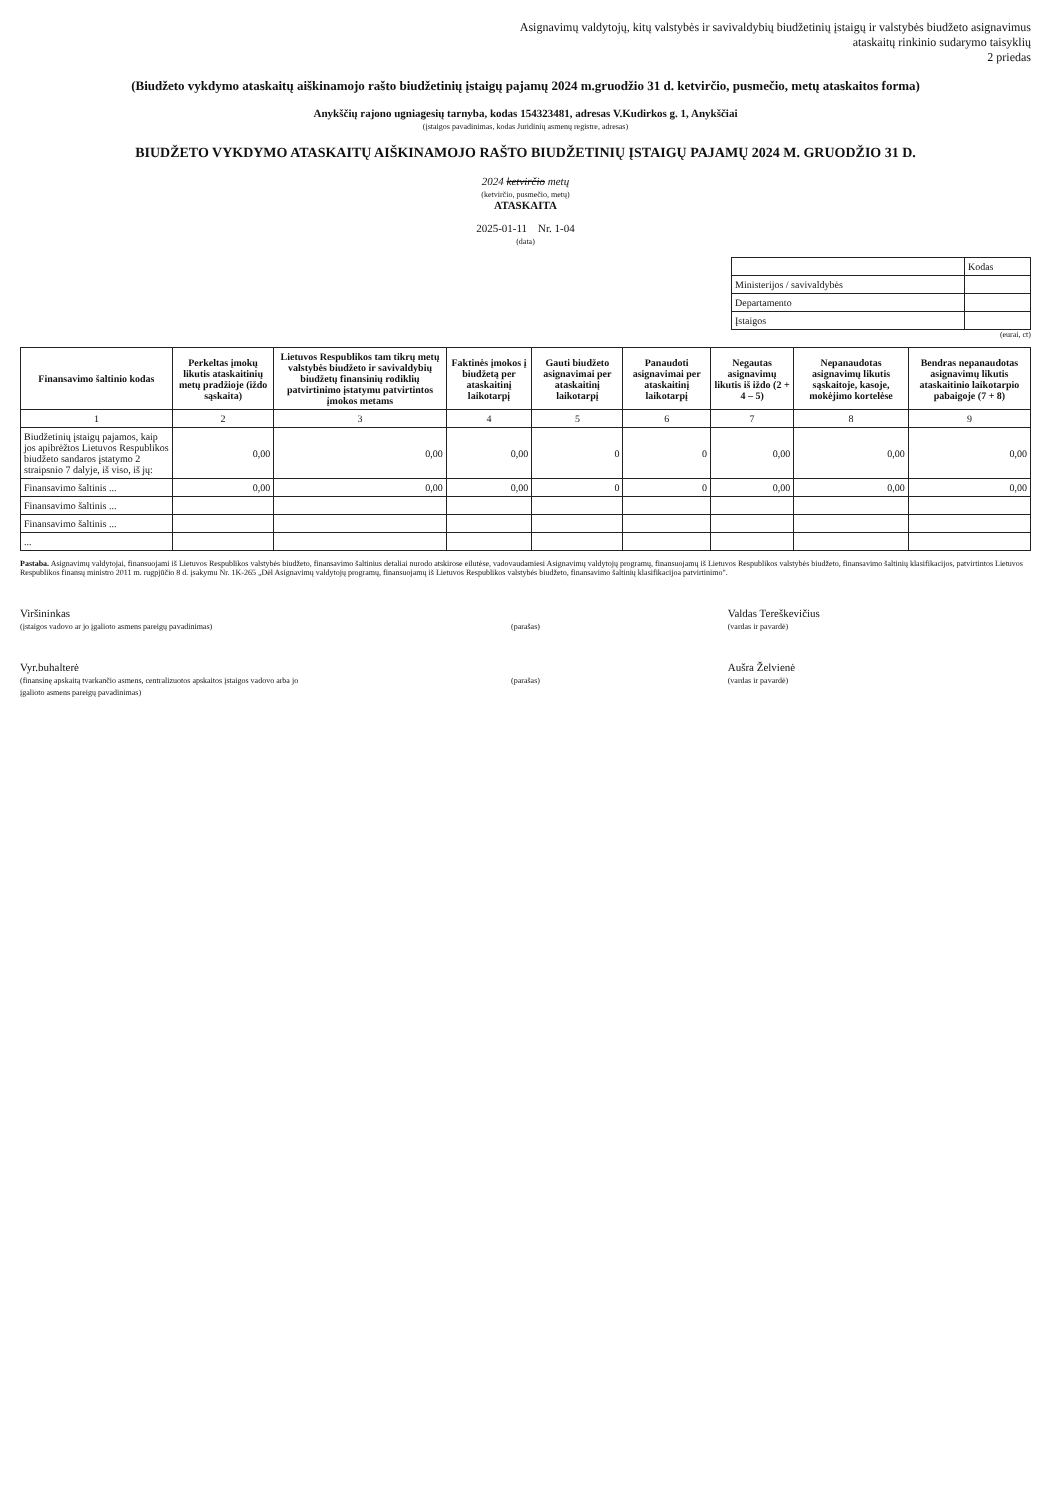Asignavimų valdytojų, kitų valstybės ir savivaldybių biudžetinių įstaigų ir valstybės biudžeto asignavimus
ataskaitų rinkinio sudarymo taisyklių
2 priedas
(Biudžeto vykdymo ataskaitų aiškinamojo rašto biudžetinių įstaigų pajamų 2024 m.gruodžio 31 d. ketvirčio, pusmečio, metų ataskaitos forma)
Anykščių rajono ugniagesių tarnyba, kodas 154323481, adresas V.Kudirkos g. 1, Anykščiai
(įstaigos pavadinimas, kodas Juridinių asmenų registre, adresas)
BIUDŽETO VYKDYMO ATASKAITŲ AIŠKINAMOJO RAŠTO BIUDŽETINIŲ ĮSTAIGŲ PAJAMŲ 2024 M. GRUODŽIO 31 D.
2024 ketvirčio metų
(ketvirčio, pusmečio, metų)
ATASKAITA
2025-01-11 Nr. 1-04
(data)
| | Kodas |
| Ministerijos / savivaldybės | |
| Departamento | |
| Įstaigos | |
(eurai, ct)
| Finansavimo šaltinio kodas | Perkeltas įmokų likutis ataskaitinių metų pradžioje (iždo sąskaita) | Lietuvos Respublikos tam tikrų metų valstybės biudžeto ir savivaldybių biudžetų finansinių rodiklių patvirtinimo įstatymu patvirtintos įmokos metams | Faktinės įmokos į biudžetą per ataskaitinį laikotarpį | Gauti biudžeto asignavimai per ataskaitinį laikotarpį | Panaudoti asignavimai per ataskaitinį laikotarpį | Negautas asignavimų likutis iš iždo (2 + 4 – 5) | Nepanaudotas asignavimų likutis sąskaitoje, kasoje, mokėjimo kortelėse | Bendras nepanaudotas asignavimų likutis ataskaitinio laikotarpio pabaigoje (7 + 8) |
| --- | --- | --- | --- | --- | --- | --- | --- | --- |
| 1 | 2 | 3 | 4 | 5 | 6 | 7 | 8 | 9 |
| Biudžetinių įstaigų pajamos, kaip jos apibrėžtos Lietuvos Respublikos biudžeto sandaros įstatymo 2 straipsnio 7 dalyje, iš viso, iš jų: | 0,00 | 0,00 | 0,00 | 0 | 0 | 0,00 | 0,00 | 0,00 |
| Finansavimo šaltinis ... | 0,00 | 0,00 | 0,00 | 0 | 0 | 0,00 | 0,00 | 0,00 |
| Finansavimo šaltinis ... | | | | | | | | |
| Finansavimo šaltinis ... | | | | | | | | |
| ... | | | | | | | | |
Pastaba. Asignavimų valdytojai, finansuojami iš Lietuvos Respublikos valstybės biudžeto, finansavimo šaltinius detaliai nurodo atskirose eilutėse, vadovaudamiesi Asignavimų valdytojų programų, finansuojamų iš Lietuvos Respublikos valstybės biudžeto, finansavimo šaltinių klasifikacijos, patvirtintos Lietuvos Respublikos finansų ministro 2011 m. rugpjūčio 8 d. įsakymu Nr. 1K-265 „Dėl Asignavimų valdytojų programų, finansuojamų iš Lietuvos Respublikos valstybės biudžeto, finansavimo šaltinių klasifikacijoa patvirtinimo".
Viršininkas
(įstaigos vadovo ar jo įgalioto asmens pareigų pavadinimas)
(parašas)
Valdas Tereškevičius
(vardas ir pavardė)
Vyr.buhalterė
(finansinę apskaitą tvarkančio asmens, centralizuotos apskaitos įstaigos vadovo arba jo įgalioto asmens pareigų pavadinimas)
(parašas)
Aušra Želvienė
(vardas ir pavardė)